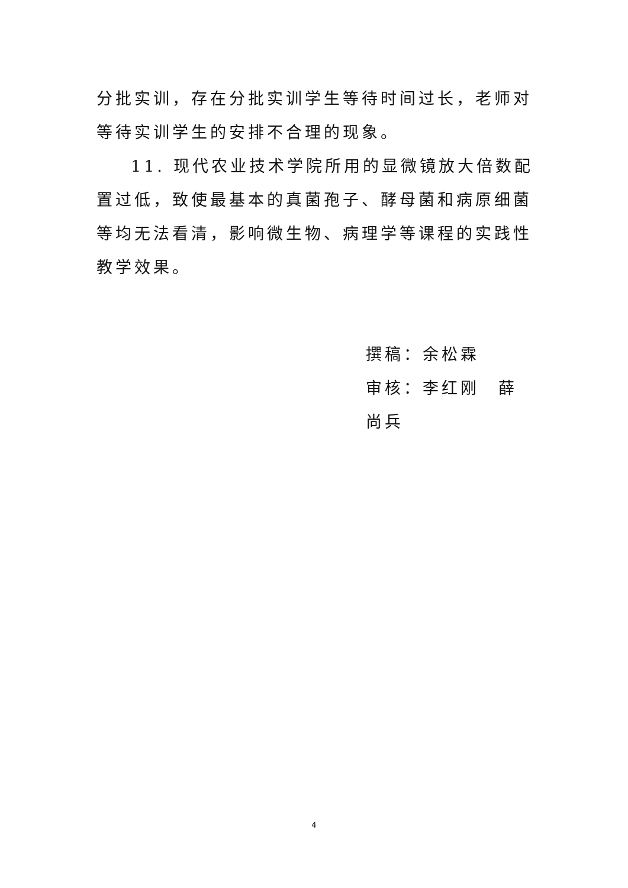分批实训，存在分批实训学生等待时间过长，老师对等待实训学生的安排不合理的现象。
11. 现代农业技术学院所用的显微镜放大倍数配置过低，致使最基本的真菌孢子、酵母菌和病原细菌等均无法看清，影响微生物、病理学等课程的实践性教学效果。
撰稿：余松霖
审核：李红刚　薛尚兵
4